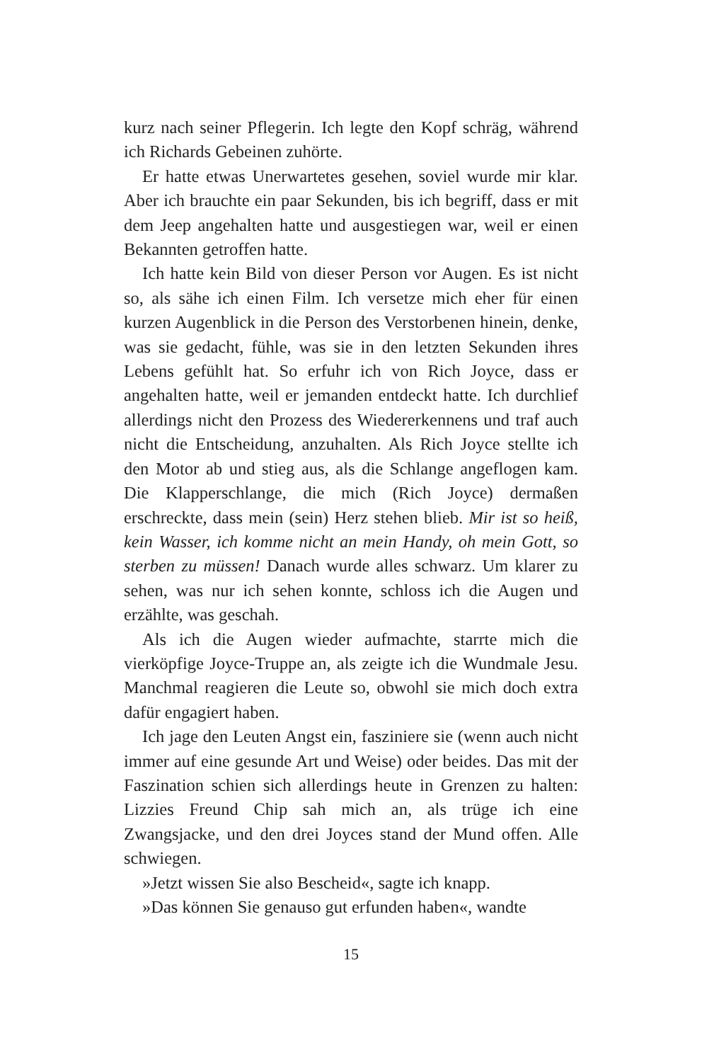kurz nach seiner Pflegerin. Ich legte den Kopf schräg, während ich Richards Gebeinen zuhörte.
Er hatte etwas Unerwartetes gesehen, soviel wurde mir klar. Aber ich brauchte ein paar Sekunden, bis ich begriff, dass er mit dem Jeep angehalten hatte und ausgestiegen war, weil er einen Bekannten getroffen hatte.
Ich hatte kein Bild von dieser Person vor Augen. Es ist nicht so, als sähe ich einen Film. Ich versetze mich eher für einen kurzen Augenblick in die Person des Verstorbenen hinein, denke, was sie gedacht, fühle, was sie in den letzten Sekunden ihres Lebens gefühlt hat. So erfuhr ich von Rich Joyce, dass er angehalten hatte, weil er jemanden entdeckt hatte. Ich durchlief allerdings nicht den Prozess des Wiedererkennens und traf auch nicht die Entscheidung, anzuhalten. Als Rich Joyce stellte ich den Motor ab und stieg aus, als die Schlange angeflogen kam. Die Klapperschlange, die mich (Rich Joyce) dermaßen erschreckte, dass mein (sein) Herz stehen blieb. Mir ist so heiß, kein Wasser, ich komme nicht an mein Handy, oh mein Gott, so sterben zu müssen! Danach wurde alles schwarz. Um klarer zu sehen, was nur ich sehen konnte, schloss ich die Augen und erzählte, was geschah.
Als ich die Augen wieder aufmachte, starrte mich die vierköpfige Joyce-Truppe an, als zeigte ich die Wundmale Jesu. Manchmal reagieren die Leute so, obwohl sie mich doch extra dafür engagiert haben.
Ich jage den Leuten Angst ein, fasziniere sie (wenn auch nicht immer auf eine gesunde Art und Weise) oder beides. Das mit der Faszination schien sich allerdings heute in Grenzen zu halten: Lizzies Freund Chip sah mich an, als trüge ich eine Zwangsjacke, und den drei Joyces stand der Mund offen. Alle schwiegen.
»Jetzt wissen Sie also Bescheid«, sagte ich knapp.
»Das können Sie genauso gut erfunden haben«, wandte
15